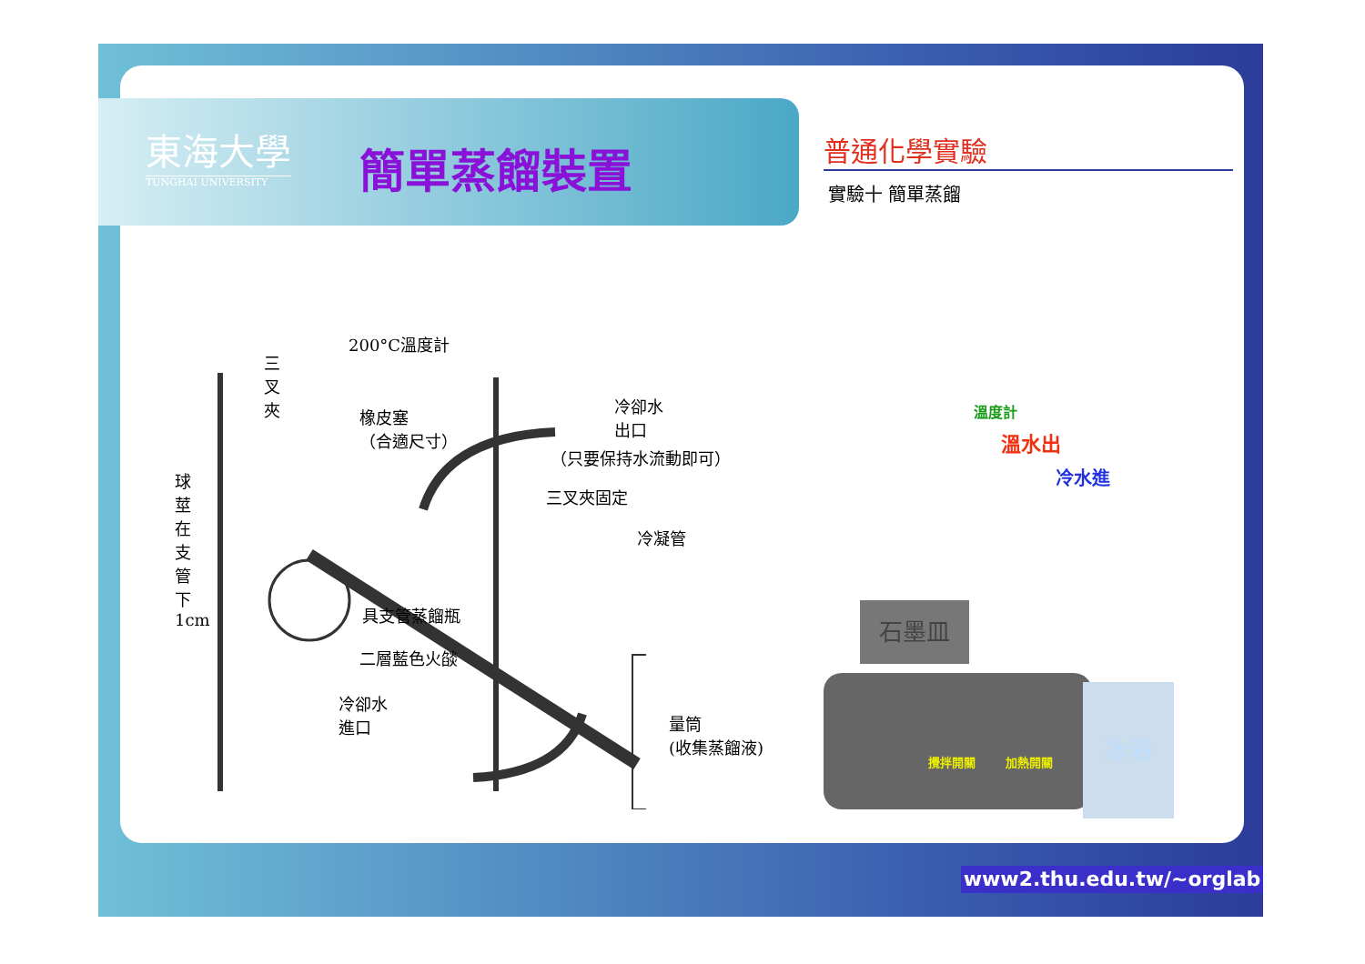東海大學
TUNGHAI UNIVERSITY
簡單蒸餾裝置 普通化學實驗
實驗十 簡單蒸餾
200°C溫度計
三叉夾
橡皮塞
（合適尺寸）
冷卻水
出口
（只要保持水流動即可）
三叉夾固定
冷凝管
球莖在支管下 1cm
具支管蒸餾瓶
二層藍色火燄
冷卻水
進口
量筒
(收集蒸餾液)
石墨皿
冰浴
溫度計
溫水出
冷水進
攪拌開關 加熱開關
www2.thu.edu.tw/~orglab